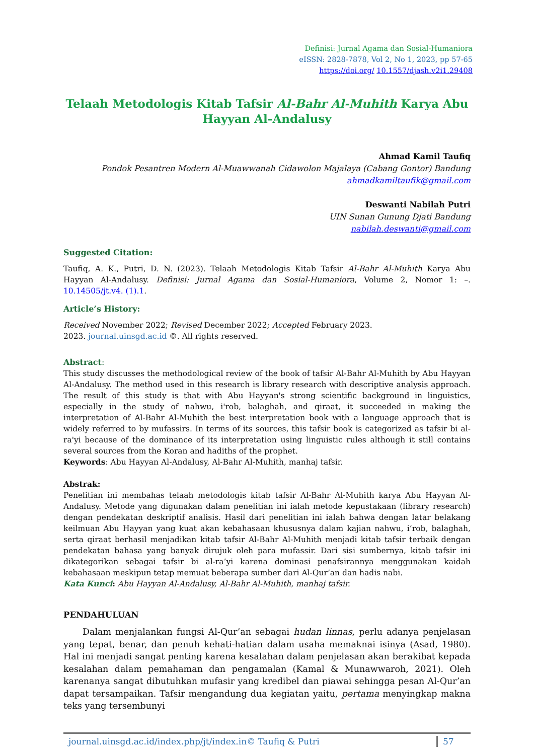Definisi: Jurnal Agama dan Sosial-Humaniora
eISSN: 2828-7878, Vol 2, No 1, 2023, pp 57-65
https://doi.org/ 10.1557/djash.v2i1.29408
Telaah Metodologis Kitab Tafsir Al-Bahr Al-Muhith Karya Abu Hayyan Al-Andalusy
Ahmad Kamil Taufiq
Pondok Pesantren Modern Al-Muawwanah Cidawolon Majalaya (Cabang Gontor) Bandung
ahmadkamiltaufik@gmail.com
Deswanti Nabilah Putri
UIN Sunan Gunung Djati Bandung
nabilah.deswanti@gmail.com
Suggested Citation:
Taufiq, A. K., Putri, D. N. (2023). Telaah Metodologis Kitab Tafsir Al-Bahr Al-Muhith Karya Abu Hayyan Al-Andalusy. Definisi: Jurnal Agama dan Sosial-Humaniora, Volume 2, Nomor 1: –. 10.14505/jt.v4. (1).1.
Article’s History:
Received November 2022; Revised December 2022; Accepted February 2023.
2023. journal.uinsgd.ac.id ©. All rights reserved.
Abstract:
This study discusses the methodological review of the book of tafsir Al-Bahr Al-Muhith by Abu Hayyan Al-Andalusy. The method used in this research is library research with descriptive analysis approach. The result of this study is that with Abu Hayyan's strong scientific background in linguistics, especially in the study of nahwu, i'rob, balaghah, and qiraat, it succeeded in making the interpretation of Al-Bahr Al-Muhith the best interpretation book with a language approach that is widely referred to by mufassirs. In terms of its sources, this tafsir book is categorized as tafsir bi al-ra'yi because of the dominance of its interpretation using linguistic rules although it still contains several sources from the Koran and hadiths of the prophet.
Keywords: Abu Hayyan Al-Andalusy, Al-Bahr Al-Muhith, manhaj tafsir.
Abstrak:
Penelitian ini membahas telaah metodologis kitab tafsir Al-Bahr Al-Muhith karya Abu Hayyan Al-Andalusy. Metode yang digunakan dalam penelitian ini ialah metode kepustakaan (library research) dengan pendekatan deskriptif analisis. Hasil dari penelitian ini ialah bahwa dengan latar belakang keilmuan Abu Hayyan yang kuat akan kebahasaan khususnya dalam kajian nahwu, i’rob, balaghah, serta qiraat berhasil menjadikan kitab tafsir Al-Bahr Al-Muhith menjadi kitab tafsir terbaik dengan pendekatan bahasa yang banyak dirujuk oleh para mufassir. Dari sisi sumbernya, kitab tafsir ini dikategorikan sebagai tafsir bi al-ra’yi karena dominasi penafsirannya menggunakan kaidah kebahasaan meskipun tetap memuat beberapa sumber dari Al-Qur’an dan hadis nabi.
Kata Kunci: Abu Hayyan Al-Andalusy, Al-Bahr Al-Muhith, manhaj tafsir.
PENDAHULUAN
Dalam menjalankan fungsi Al-Qur’an sebagai hudan linnas, perlu adanya penjelasan yang tepat, benar, dan penuh kehati-hatian dalam usaha memaknai isinya (Asad, 1980). Hal ini menjadi sangat penting karena kesalahan dalam penjelasan akan berakibat kepada kesalahan dalam pemahaman dan pengamalan (Kamal & Munawwaroh, 2021). Oleh karenanya sangat dibutuhkan mufasir yang kredibel dan piawai sehingga pesan Al-Qur’an dapat tersampaikan. Tafsir mengandung dua kegiatan yaitu, pertama menyingkap makna teks yang tersembunyi
journal.uinsgd.ac.id/index.php/jt/index.in© Taufiq & Putri 57